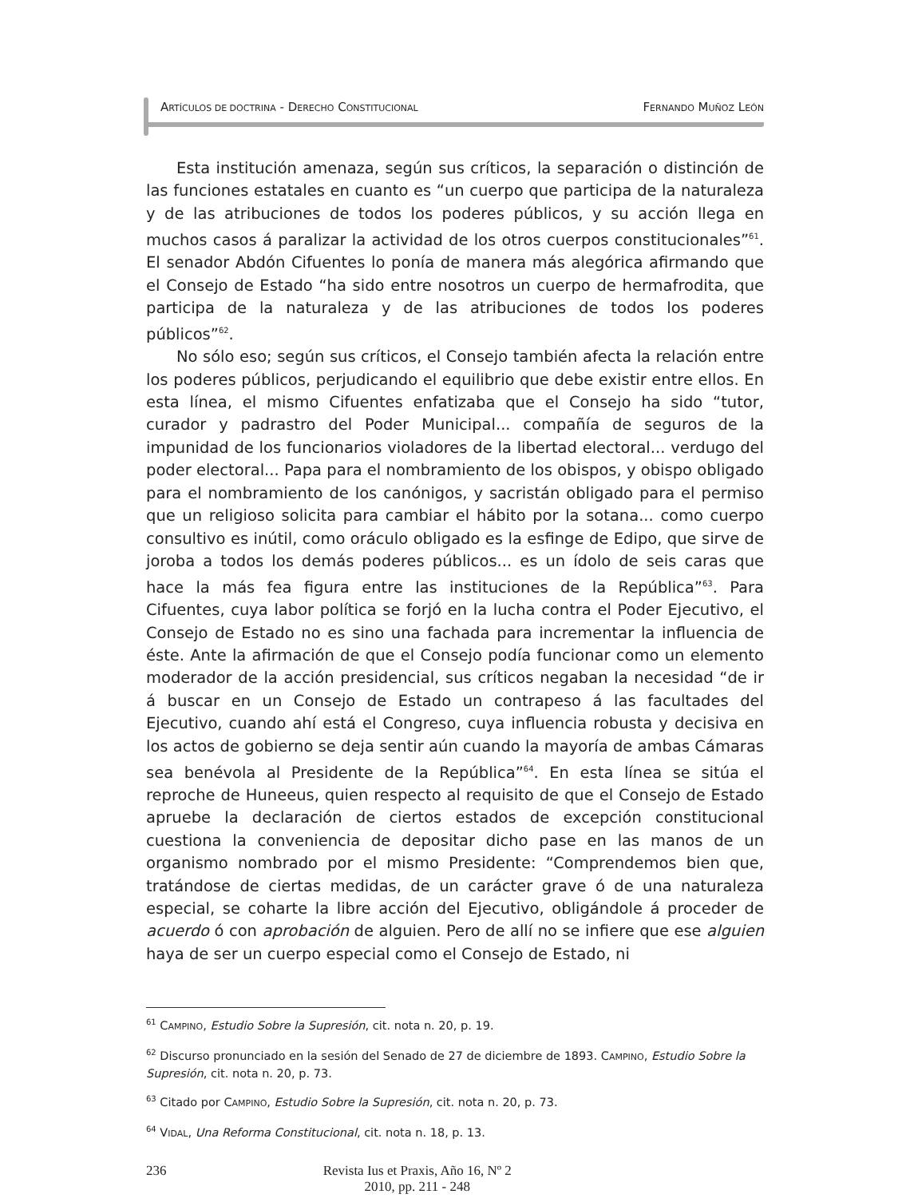ARTÍCULOS DE DOCTRINA - DERECHO CONSTITUCIONAL FERNANDO MUÑOZ LEÓN
Esta institución amenaza, según sus críticos, la separación o distinción de las funciones estatales en cuanto es “un cuerpo que participa de la naturaleza y de las atribuciones de todos los poderes públicos, y su acción llega en muchos casos á paralizar la actividad de los otros cuerpos constitucionales”<sup>61</sup>. El senador Abdón Cifuentes lo ponía de manera más alegórica afirmando que el Consejo de Estado “ha sido entre nosotros un cuerpo de hermafrodita, que participa de la naturaleza y de las atribuciones de todos los poderes públicos”<sup>62</sup>.
No sólo eso; según sus críticos, el Consejo también afecta la relación entre los poderes públicos, perjudicando el equilibrio que debe existir entre ellos. En esta línea, el mismo Cifuentes enfatizaba que el Consejo ha sido “tutor, curador y padrastro del Poder Municipal... compañía de seguros de la impunidad de los funcionarios violadores de la libertad electoral... verdugo del poder electoral... Papa para el nombramiento de los obispos, y obispo obligado para el nombramiento de los canónigos, y sacristán obligado para el permiso que un religioso solicita para cambiar el hábito por la sotana... como cuerpo consultivo es inútil, como oráculo obligado es la esfinge de Edipo, que sirve de joroba a todos los demás poderes públicos... es un ídolo de seis caras que hace la más fea figura entre las instituciones de la República”<sup>63</sup>. Para Cifuentes, cuya labor política se forjó en la lucha contra el Poder Ejecutivo, el Consejo de Estado no es sino una fachada para incrementar la influencia de éste. Ante la afirmación de que el Consejo podía funcionar como un elemento moderador de la acción presidencial, sus críticos negaban la necesidad “de ir á buscar en un Consejo de Estado un contrapeso á las facultades del Ejecutivo, cuando ahí está el Congreso, cuya influencia robusta y decisiva en los actos de gobierno se deja sentir aún cuando la mayoría de ambas Cámaras sea benévola al Presidente de la República”<sup>64</sup>. En esta línea se sitúa el reproche de Huneeus, quien respecto al requisito de que el Consejo de Estado apruebe la declaración de ciertos estados de excepción constitucional cuestiona la conveniencia de depositar dicho pase en las manos de un organismo nombrado por el mismo Presidente: “Comprendemos bien que, tratándose de ciertas medidas, de un carácter grave ó de una naturaleza especial, se coharte la libre acción del Ejecutivo, obligándole á proceder de acuerdo ó con aprobación de alguien. Pero de allí no se infiere que ese alguien haya de ser un cuerpo especial como el Consejo de Estado, ni
<sup>61</sup> CAMPINO, Estudio Sobre la Supresión, cit. nota n. 20, p. 19.
<sup>62</sup> Discurso pronunciado en la sesión del Senado de 27 de diciembre de 1893. CAMPINO, Estudio Sobre la Supresión, cit. nota n. 20, p. 73.
<sup>63</sup> Citado por CAMPINO, Estudio Sobre la Supresión, cit. nota n. 20, p. 73.
<sup>64</sup> VIDAL, Una Reforma Constitucional, cit. nota n. 18, p. 13.
236 Revista Ius et Praxis, Año 16, Nº 2
2010, pp. 211 - 248